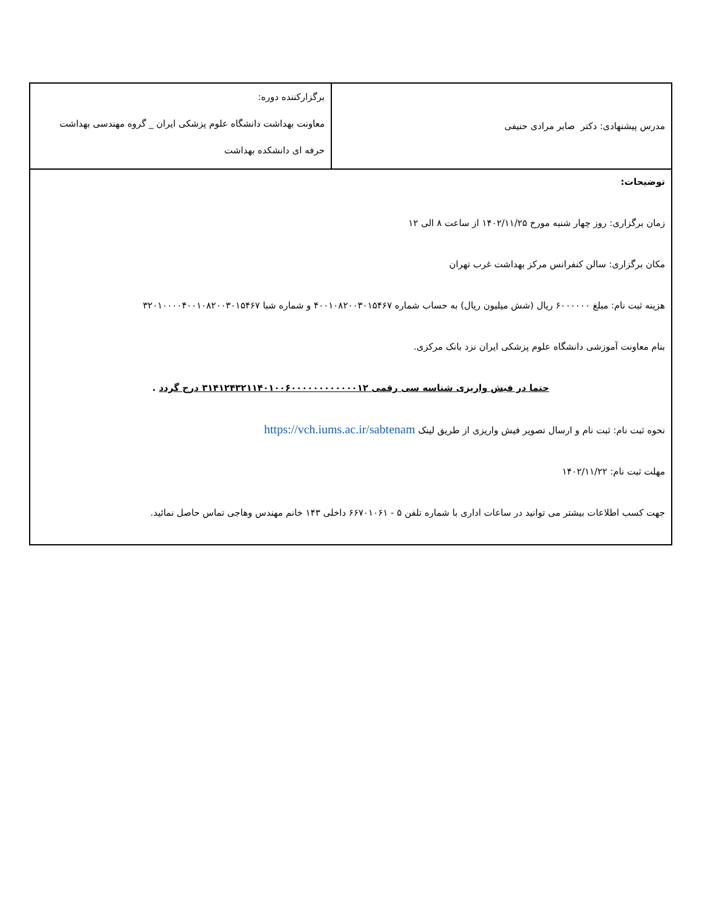| مدرس پیشنهادی: دکتر صابر مرادی حنیفی | برگزارکننده دوره: معاونت بهداشت دانشگاه علوم پزشکی ایران _ گروه مهندسی بهداشت حرفه ای دانشکده بهداشت |
| توضیحات: زمان برگزاری: روز چهار شنبه مورخ ۱۴۰۲/۱۱/۲۵ از ساعت ۸ الی ۱۲ مکان برگزاری: سالن کنفرانس مرکز بهداشت غرب تهران هزینه ثبت نام: مبلغ ۶۰۰۰۰۰۰ ریال (شش میلیون ریال) به حساب شماره ۴۰۰۱۰۸۲۰۰۳۰۱۵۴۶۷ و شماره شبا ۳۲۰۱۰۰۰۰۴۰۰۱۰۸۲۰۰۳۰۱۵۴۶۷ بنام معاونت آموزشی دانشگاه علوم پزشکی ایران نزد بانک مرکزی. حتما در فیش واریزی شناسه سی رقمی ۳۱۴۱۲۴۳۲۱۱۴۰۱۰۰۶۰۰۰۰۰۰۰۰۰۰۰۰۱۲ درج گردد . نحوه ثبت نام: ثبت نام و ارسال تصویر فیش واریزی از طریق لینک https://vch.iums.ac.ir/sabtenam مهلت ثبت نام: ۱۴۰۲/۱۱/۲۲ جهت کسب اطلاعات بیشتر می توانید در ساعات اداری با شماره تلفن ۵ - ۶۶۷۰۱۰۶۱ داخلی ۱۴۳ خانم مهندس وهاجی تماس حاصل نمائید. | |